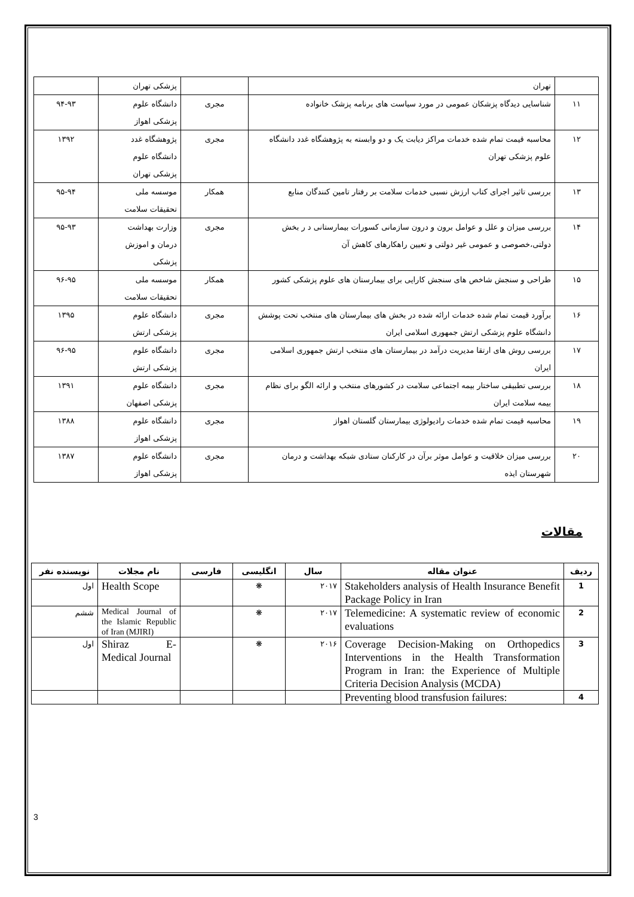| | تهران | | پزشکی تهران | |
| ۱۱ | شناسایی دیدگاه پزشکان عمومی در مورد سیاست های برنامه پزشک خانواده | مجری | دانشگاه علوم پزشکی اهواز | ۹۴-۹۳ |
| ۱۲ | محاسبه قیمت تمام شده خدمات مراکز دیابت یک و دو وابسته به پژوهشگاه غدد دانشگاه علوم پزشکی تهران | مجری | پژوهشگاه غدد دانشگاه علوم پزشکی تهران | ۱۳۹۲ |
| ۱۳ | بررسی تاثیر اجرای کتاب ارزش نسبی خدمات سلامت بر رفتار تامین کنندگان منابع | همکار | موسسه ملی تحقیقات سلامت | ۹۵-۹۴ |
| ۱۴ | بررسی میزان و علل و عوامل برون و درون سازمانی کسورات بیمارستانی د ر بخش دولتی،خصوصی و عمومی غیر دولتی و تعیین راهکارهای کاهش آن | مجری | وزارت بهداشت درمان و اموزش پزشکی | ۹۵-۹۳ |
| ۱۵ | طراحی و سنجش شاخص های سنجش کارایی برای بیمارستان های علوم پزشکی کشور | همکار | موسسه ملی تحقیقات سلامت | ۹۶-۹۵ |
| ۱۶ | برآورد قیمت تمام شده خدمات ارائه شده در بخش های بیمارستان های منتخب تحت پوشش دانشگاه علوم پزشکی ارتش جمهوری اسلامی ایران | مجری | دانشگاه علوم پزشکی ارتش | ۱۳۹۵ |
| ۱۷ | بررسی روش های ارتقا مدیریت درآمد در بیمارستان های منتخب ارتش جمهوری اسلامی ایران | مجری | دانشگاه علوم پزشکی ارتش | ۹۶-۹۵ |
| ۱۸ | بررسی تطبیقی ساختار بیمه اجتماعی سلامت در کشورهای منتخب و ارائه الگو برای نظام بیمه سلامت ایران | مجری | دانشگاه علوم پزشکی اصفهان | ۱۳۹۱ |
| ۱۹ | محاسبه قیمت تمام شده خدمات رادیولوژی بیمارستان گلستان اهواز | مجری | دانشگاه علوم پزشکی اهواز | ۱۳۸۸ |
| ۲۰ | بررسی میزان خلاقیت و عوامل موثر برآن در کارکنان ستادی شبکه بهداشت و درمان شهرستان ایذه | مجری | دانشگاه علوم پزشکی اهواز | ۱۳۸۷ |
مقالات
| ردیف | عنوان مقاله | سال | انگلیسی | فارسی | نام مجلات | نویسنده نفر |
| --- | --- | --- | --- | --- | --- | --- |
| 1 | Stakeholders analysis of Health Insurance Benefit Package Policy in Iran | ۲۰۱۷ | ❋ | | Health Scope | اول |
| 2 | Telemedicine: A systematic review of economic evaluations | ۲۰۱۷ | ❋ | | Medical Journal of the Islamic Republic of Iran (MJIRI) | ششم |
| 3 | Coverage Decision-Making on Orthopedics Interventions in the Health Transformation Program in Iran: the Experience of Multiple Criteria Decision Analysis (MCDA) | ۲۰۱۶ | ❋ | | Shiraz E-Medical Journal | اول |
| 4 | Preventing blood transfusion failures: | | | | | |
3